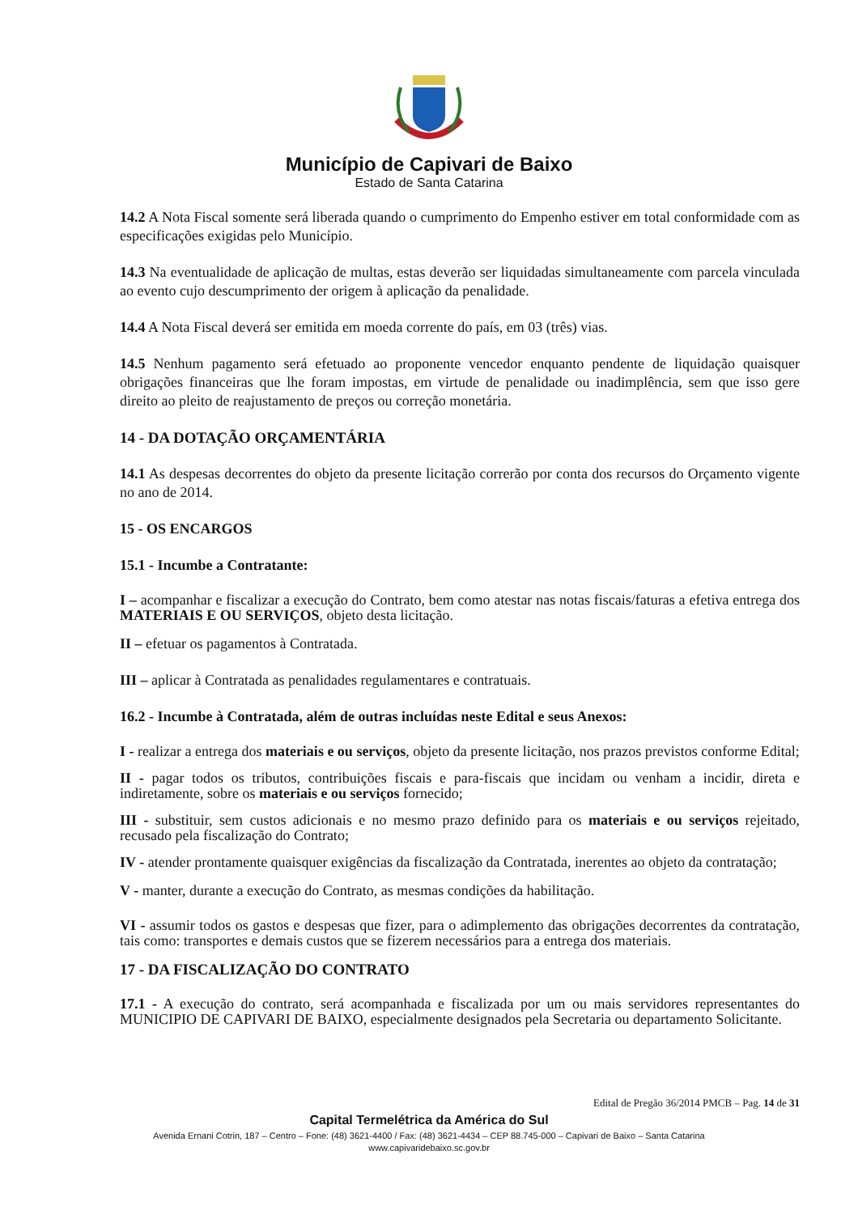Município de Capivari de Baixo
Estado de Santa Catarina
14.2 A Nota Fiscal somente será liberada quando o cumprimento do Empenho estiver em total conformidade com as especificações exigidas pelo Município.
14.3 Na eventualidade de aplicação de multas, estas deverão ser liquidadas simultaneamente com parcela vinculada ao evento cujo descumprimento der origem à aplicação da penalidade.
14.4 A Nota Fiscal deverá ser emitida em moeda corrente do país, em 03 (três) vias.
14.5 Nenhum pagamento será efetuado ao proponente vencedor enquanto pendente de liquidação quaisquer obrigações financeiras que lhe foram impostas, em virtude de penalidade ou inadimplência, sem que isso gere direito ao pleito de reajustamento de preços ou correção monetária.
14 - DA DOTAÇÃO ORÇAMENTÁRIA
14.1 As despesas decorrentes do objeto da presente licitação correrão por conta dos recursos do Orçamento vigente no ano de 2014.
15 - OS ENCARGOS
15.1 - Incumbe a Contratante:
I – acompanhar e fiscalizar a execução do Contrato, bem como atestar nas notas fiscais/faturas a efetiva entrega dos MATERIAIS E OU SERVIÇOS, objeto desta licitação.
II – efetuar os pagamentos à Contratada.
III – aplicar à Contratada as penalidades regulamentares e contratuais.
16.2 - Incumbe à Contratada, além de outras incluídas neste Edital e seus Anexos:
I - realizar a entrega dos materiais e ou serviços, objeto da presente licitação, nos prazos previstos conforme Edital;
II - pagar todos os tributos, contribuições fiscais e para-fiscais que incidam ou venham a incidir, direta e indiretamente, sobre os materiais e ou serviços fornecido;
III - substituir, sem custos adicionais e no mesmo prazo definido para os materiais e ou serviços rejeitado, recusado pela fiscalização do Contrato;
IV - atender prontamente quaisquer exigências da fiscalização da Contratada, inerentes ao objeto da contratação;
V - manter, durante a execução do Contrato, as mesmas condições da habilitação.
VI - assumir todos os gastos e despesas que fizer, para o adimplemento das obrigações decorrentes da contratação, tais como: transportes e demais custos que se fizerem necessários para a entrega dos materiais.
17 - DA FISCALIZAÇÃO DO CONTRATO
17.1 - A execução do contrato, será acompanhada e fiscalizada por um ou mais servidores representantes do MUNICIPIO DE CAPIVARI DE BAIXO, especialmente designados pela Secretaria ou departamento Solicitante.
Edital de Pregão 36/2014 PMCB – Pag. 14 de 31
Capital Termelétrica da América do Sul
Avenida Ernani Cotrin, 187 – Centro – Fone: (48) 3621-4400 / Fax: (48) 3621-4434 – CEP 88.745-000 – Capivari de Baixo – Santa Catarina
www.capivaridebaixo.sc.gov.br